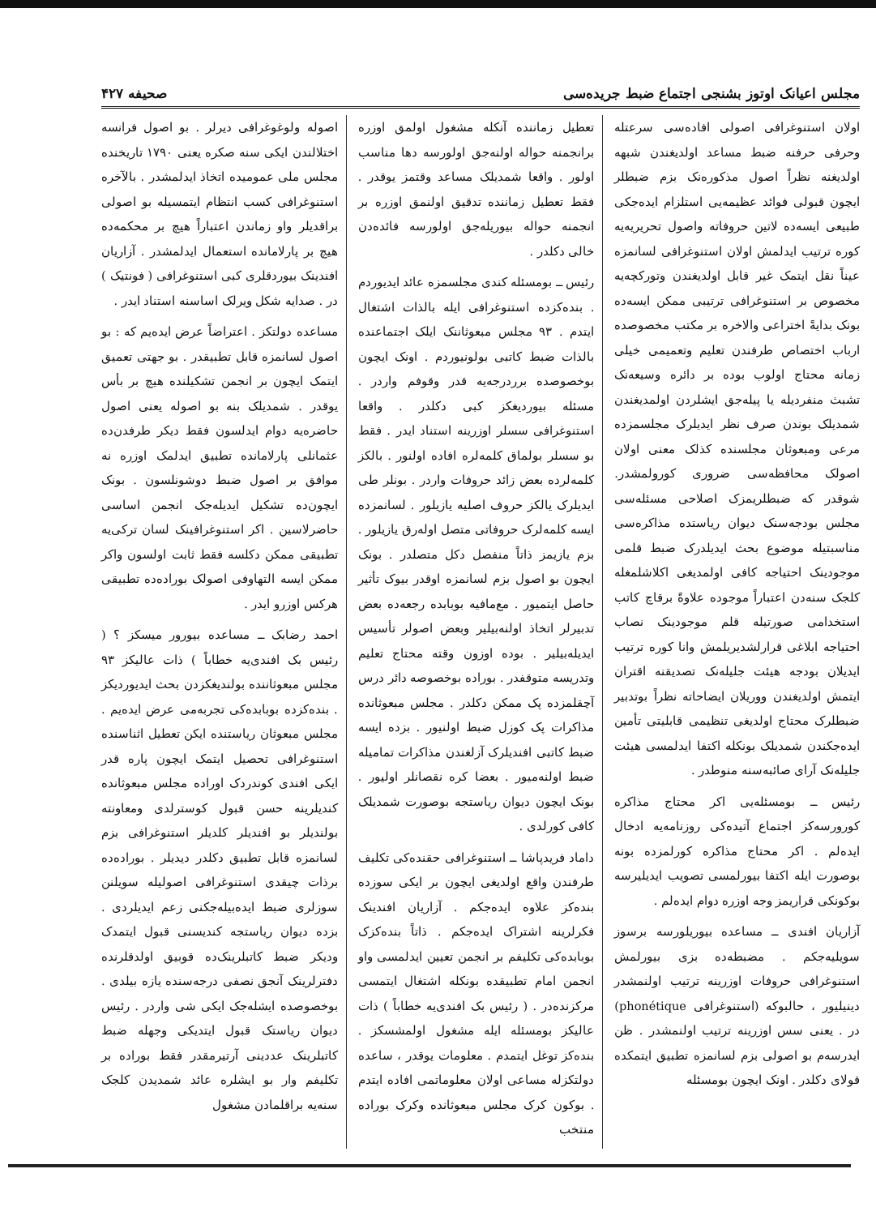مجلس اعیانک اوتوز بشنجی اجتماع ضبط جریده‌سی صحیفه ۴۲۷
اولان استنوغرافی اصولی افاده‌سی سرعتله وحرفی حرفنه ضبط مساعد اولدیغندن شبهه اولدیغنه نظراً اصول مذکوره‌نک بزم ضبطلر ایچون قبولی فوائد عظیمه‌یی استلزام ایده‌جکی طبیعی ایسه‌ده لاتین حروفاته واصول تحریریه‌یه کوره ترتیب ایدلمش اولان استنوغرافی لسانمزه عیناً نقل ایتمک غیر قابل اولدیغندن وتورکچه‌یه مخصوص بر استنوغرافی ترتیبی ممکن ایسه‌ده بونک بدایةً اختراعی والاخره بر مکتب مخصوصده ارباب اختصاص طرفندن تعلیم وتعمیمی خیلی زمانه محتاج اولوب بوده بر دائره وسیعه‌نک تشبث منفردیله یا پیله‌جق ایشلردن اولمدیغندن شمدیلک بوندن صرف نظر ایدیلرک مجلسمزده مرعی ومبعوثان مجلسنده کذلک معنی اولان اصولک محافظه‌سی ضروری کورولمشدر. شوقدر که ضبطلریمزک اصلاحی مسئله‌سی مجلس بودجه‌سنک دیوان ریاستده مذاکره‌سی مناسبتیله موضوع بحث ایدیلدرک ضبط قلمی موجودینک احتیاجه کافی اولمدیغی اکلاشلمغله کلجک سنه‌دن اعتباراً موجوده علاوةً برقاچ کاتب استخدامی صورتیله قلم موجودینک نصاب احتیاجه ابلاغی قرارلشدیریلمش وانا کوره ترتیب ایدیلان بودجه هیئت جلیله‌نک تصدیقنه اقتران ایتمش اولدیغندن ووریلان ایضاحاته نظراً بوتدبیر ضبطلرک محتاج اولدیغی تنظیمی قابلیتی تأمین ایده‌جکندن شمدیلک بونکله اکتفا ایدلمسی هیئت جلیله‌نک آرای صائبه‌سنه منوطدر .
رئیس ــ بومسئله‌یی اکر محتاج مذاکره کورورسه‌کز اجتماع آتیده‌کی روزنامه‌یه ادخال ایده‌لم . اکر محتاج مذاکره کورلمزده بونه بوصورت ایله اکتفا بیورلمسی تصویب ایدیلیرسه بوکونکی قراریمز وجه اوزره دوام ایده‌لم .
آزاریان افندی ــ مساعده بیوریلورسه برسوز سویلیه‌جکم . مضبطه‌ده بزی بیورلمش استنوغرافی حروفات اوزرینه ترتیب اولنمشدر دینیلیور ، حالبوکه (استنوغرافی phonétique) در . یعنی سس اوزرینه ترتیب اولنمشدر . ظن ایدرسه‌م بو اصولی بزم لسانمزه تطبیق ایتمکده قولای دکلدر . اونک ایچون بومسئله
تعطیل زماننده آنکله مشغول اولمق اوزره برانجمنه حواله اولنه‌جق اولورسه دها مناسب اولور . واقعا شمدیلک مساعد وقتمز یوقدر . فقط تعطیل زماننده تدقیق اولنمق اوزره بر انجمنه حواله بیوریله‌جق اولورسه فائده‌دن خالی دکلدر .
رئیس ــ بومسئله کندی مجلسمزه عائد ایدیوردم . بنده‌کزده استنوغرافی ایله بالذات اشتغال ایتدم . ۹۳ مجلس مبعوثاننک ایلک اجتماعنده بالذات ضبط کاتبی بولونیوردم . اونک ایچون بوخصوصده برردرجه‌یه قدر وقوفم واردر . مسئله بیوردیغکز کبی دکلدر . واقعا استنوغرافی سسلر اوزرینه استناد ایدر . فقط بو سسلر بولماق کلمه‌لره افاده اولنور . بالکز کلمه‌لرده بعض زائد حروفات واردر . بونلر طی ایدیلرک یالکز حروف اصلیه یازیلور . لسانمزده ایسه کلمه‌لرک حروفاتی متصل اوله‌رق یازیلور . بزم یازیمز ذاتاً منفصل دکل متصلدر . بونک ایچون بو اصول بزم لسانمزه اوقدر بیوک تأثیر حاصل ایتمیور . مع‌مافیه بوبابده رجعه‌ده بعض تدبیرلر اتخاذ اولنه‌بیلیر وبعض اصولر تأسیس ایدیله‌بیلیر . بوده اوزون وقته محتاج تعلیم وتدریسه متوقفدر . بوراده بوخصوصه دائر درس آچقلمزده پک ممکن دکلدر . مجلس مبعوثانده مذاکرات پک کوزل ضبط اولنیور . بزده ایسه ضبط کاتبی افندیلرک آزلغندن مذاکرات تمامیله ضبط اولنه‌میور . بعضا کره نقصانلر اولیور . بونک ایچون دیوان ریاستجه بوصورت شمدیلک کافی کورلدی .
داماد فریدپاشا ــ استنوغرافی حقنده‌کی تکلیف طرفندن واقع اولدیغی ایچون بر ایکی سوزده بنده‌کز علاوه ایده‌جکم . آزاریان افندینک فکرلرینه اشتراک ایده‌جکم . ذاتاً بنده‌کزک بوبابده‌کی تکلیفم بر انجمن تعیین ایدلمسی واو انجمن امام تطبیقده بونکله اشتغال ایتمسی مرکزنده‌در . ( رئیس بک افندی‌یه خطاباً ) ذات عالیکز بومسئله ایله مشغول اولمشسکز . بنده‌کز توغل ایتمدم . معلومات یوقدر ، ساعده دولتکزله مساعی اولان معلوماتمی افاده ایتدم . بوکون کرک مجلس مبعوثانده وکرک بوراده منتخب
اصوله ولوغوغرافی دیرلر . بو اصول فرانسه اختلالندن ایکی سنه صکره یعنی ۱۷۹۰ تاریخنده مجلس ملی عمومیده اتخاذ ایدلمشدر . بالآخره استنوغرافی کسب انتظام ایتمسیله بو اصولی براقدیلر واو زماندن اعتباراً هیچ بر محکمه‌ده هیچ بر پارلامانده استعمال ایدلمشدر . آزاریان افندینک بیوردقلری کبی استنوغرافی ( فونتیک ) در . صدایه شکل ویرلک اساسنه استناد ایدر .
مساعده دولتکز . اعتراضاً عرض ایده‌یم که : بو اصول لسانمزه قابل تطبیقدر . بو جهتی تعمیق ایتمک ایچون بر انجمن تشکیلنده هیچ بر بأس یوقدر . شمدیلک بنه بو اصوله یعنی اصول حاضره‌یه دوام ایدلسون فقط دیکر طرفدن‌ده عثمانلی پارلامانده تطبیق ایدلمک اوزره نه موافق بر اصول ضبط دوشونلسون . بونک ایچون‌ده تشکیل ایدیله‌جک انجمن اساسی حاضرلاسین . اکر استنوغرافینک لسان ترکی‌یه تطبیقی ممکن دکلسه فقط ثابت اولسون واکر ممکن ایسه التهاوفی اصولک بوراده‌ده تطبیقی هرکس اوزرو ایدر .
احمد رضابک ــ مساعده بیورور میسکز ؟ ( رئیس بک افندی‌یه خطاباً ) ذات عالیکز ۹۳ مجلس مبعوثاننده بولندیغکزدن بحث ایدیوردیکز . بنده‌کزده بوبابده‌کی تجربه‌می عرض ایده‌یم . مجلس مبعوثان ریاستنده ایکن تعطیل اثناسنده استنوغرافی تحصیل ایتمک ایچون پاره قدر ایکی افندی کوندردک اوراده مجلس مبعوثانده کندیلرینه حسن قبول کوسترلدی ومعاونته بولندیلر بو افندیلر کلدیلر استنوغرافی بزم لسانمزه قابل تطبیق دکلدر دیدیلر . بوراده‌ده برذات چیقدی استنوغرافی اصولیله سویلنن سوزلری ضبط ایده‌بیله‌جکنی زعم ایدیلردی . بزده دیوان ریاستجه کندیسنی قبول ایتمدک ودیکر ضبط کاتبلرینک‌ده قوبیق اولدقلرنده دفترلرینک آنجق نصفی درجه‌سنده یازه بیلدی . بوخصوصده ایشله‌جک ایکی شی واردر . رئیس دیوان ریاستک قبول ایتدیکی وجهله ضبط کاتبلرینک عددینی آرتیرمقدر فقط بوراده بر تکلیفم وار بو ایشلره عائد شمدیدن کلجک سنه‌یه براقلمادن مشغول